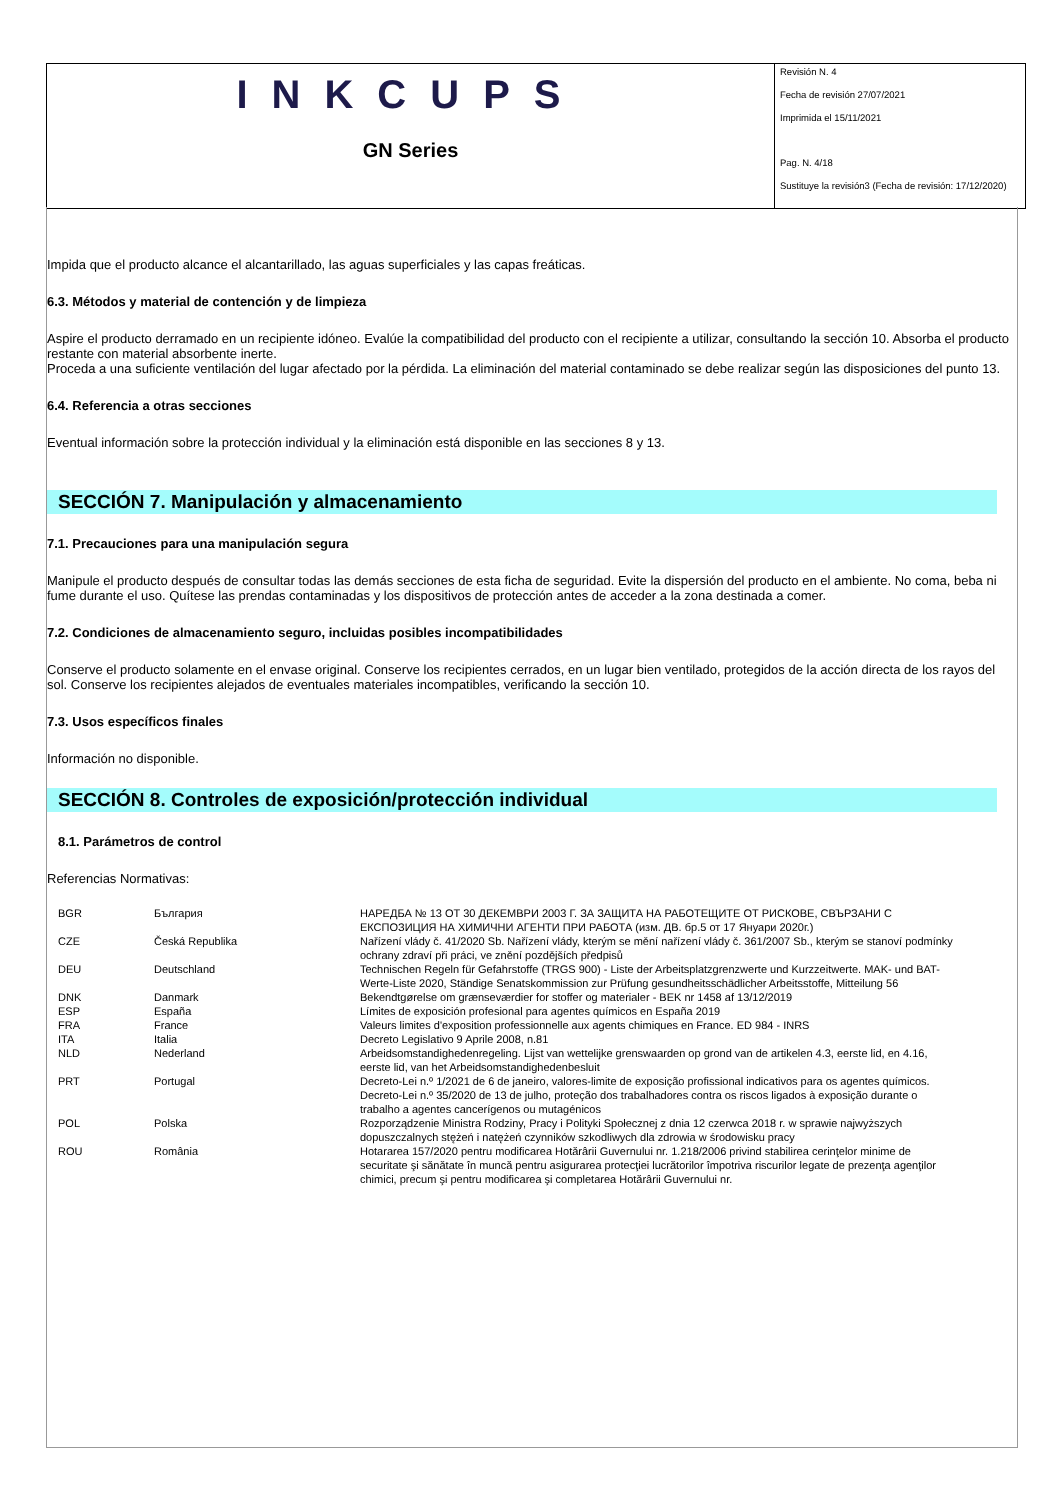INKCUPS
GN Series
Revisión N. 4
Fecha de revisión 27/07/2021
Imprimida el 15/11/2021
Pag. N. 4/18
Sustituye la revisión3 (Fecha de revisión: 17/12/2020)
Impida que el producto alcance el alcantarillado, las aguas superficiales y las capas freáticas.
6.3. Métodos y material de contención y de limpieza
Aspire el producto derramado en un recipiente idóneo. Evalúe la compatibilidad del producto con el recipiente a utilizar, consultando la sección 10. Absorba el producto restante con material absorbente inerte.
Proceda a una suficiente ventilación del lugar afectado por la pérdida. La eliminación del material contaminado se debe realizar según las disposiciones del punto 13.
6.4. Referencia a otras secciones
Eventual información sobre la protección individual y la eliminación está disponible en las secciones 8 y 13.
SECCIÓN 7. Manipulación y almacenamiento
7.1. Precauciones para una manipulación segura
Manipule el producto después de consultar todas las demás secciones de esta ficha de seguridad. Evite la dispersión del producto en el ambiente. No coma, beba ni fume durante el uso. Quítese las prendas contaminadas y los dispositivos de protección antes de acceder a la zona destinada a comer.
7.2. Condiciones de almacenamiento seguro, incluidas posibles incompatibilidades
Conserve el producto solamente en el envase original. Conserve los recipientes cerrados, en un lugar bien ventilado, protegidos de la acción directa de los rayos del sol. Conserve los recipientes alejados de eventuales materiales incompatibles, verificando la sección 10.
7.3. Usos específicos finales
Información no disponible.
SECCIÓN 8. Controles de exposición/protección individual
8.1. Parámetros de control
Referencias Normativas:
| BGR | България | НАРЕДБА № 13 ОТ 30 ДЕКЕМВРИ 2003 Г. ЗА ЗАЩИТА НА РАБОТЕЩИТЕ ОТ РИСКОВЕ, СВЪРЗАНИ С ЕКСПОЗИЦИЯ НА ХИМИЧНИ АГЕНТИ ПРИ РАБОТА (изм. ДВ. бр.5 от 17 Януари 2020г.) |
| CZE | Česká Republika | Nařízení vlády č. 41/2020 Sb. Nařízení vlády, kterým se mění nařízení vlády č. 361/2007 Sb., kterým se stanoví podmínky ochrany zdraví při práci, ve znění pozdějších předpisů |
| DEU | Deutschland | Technischen Regeln für Gefahrstoffe (TRGS 900) - Liste der Arbeitsplatzgrenzwerte und Kurzzeitwerte. MAK- und BAT-Werte-Liste 2020, Ständige Senatskommission zur Prüfung gesundheitsschädlicher Arbeitsstoffe, Mitteilung 56 |
| DNK | Danmark | Bekendtgørelse om grænseværdier for stoffer og materialer - BEK nr 1458 af 13/12/2019 |
| ESP | España | Límites de exposición profesional para agentes químicos en España 2019 |
| FRA | France | Valeurs limites d'exposition professionnelle aux agents chimiques en France. ED 984 - INRS |
| ITA | Italia | Decreto Legislativo 9 Aprile 2008, n.81 |
| NLD | Nederland | Arbeidsomstandighedenregeling. Lijst van wettelijke grenswaarden op grond van de artikelen 4.3, eerste lid, en 4.16, eerste lid, van het Arbeidsomstandighedenbesluit |
| PRT | Portugal | Decreto-Lei n.º 1/2021 de 6 de janeiro, valores-limite de exposição profissional indicativos para os agentes químicos. Decreto-Lei n.º 35/2020 de 13 de julho, proteção dos trabalhadores contra os riscos ligados à exposição durante o trabalho a agentes cancerígenos ou mutagénicos |
| POL | Polska | Rozporządzenie Ministra Rodziny, Pracy i Polityki Społecznej z dnia 12 czerwca 2018 r. w sprawie najwyższych dopuszczalnych stężeń i natężeń czynników szkodliwych dla zdrowia w środowisku pracy |
| ROU | România | Hotararea 157/2020 pentru modificarea Hotărârii Guvernului nr. 1.218/2006 privind stabilirea cerinţelor minime de securitate şi sănătate în muncă pentru asigurarea protecţiei lucrătorilor împotriva riscurilor legate de prezenţa agenţilor chimici, precum şi pentru modificarea şi completarea Hotărârii Guvernului nr. |